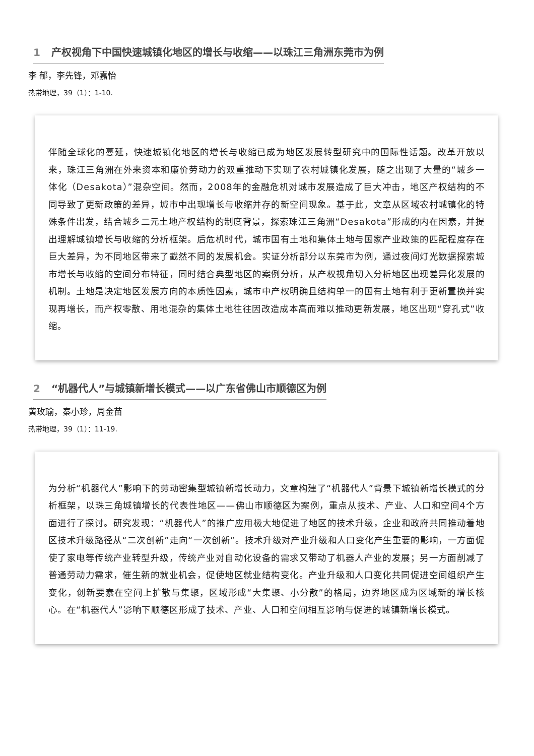1 产权视角下中国快速城镇化地区的增长与收缩——以珠江三角洲东莞市为例
李 郁，李先锋，邓嘉怡
热带地理，39（1）：1-10.
伴随全球化的蔓延，快速城镇化地区的增长与收缩已成为地区发展转型研究中的国际性话题。改革开放以来，珠江三角洲在外来资本和廉价劳动力的双重推动下实现了农村城镇化发展，随之出现了大量的“城乡一体化（Desakota）”混杂空间。然而，2008年的金融危机对城市发展造成了巨大冲击，地区产权结构的不同导致了更新政策的差异，城市中出现增长与收缩并存的新空间现象。基于此，文章从区域农村城镇化的特殊条件出发，结合城乡二元土地产权结构的制度背景，探索珠江三角洲“Desakota”形成的内在因素，并提出理解城镇增长与收缩的分析框架。后危机时代，城市国有土地和集体土地与国家产业政策的匹配程度存在巨大差异，为不同地区带来了截然不同的发展机会。实证分析部分以东莞市为例，通过夜间灯光数据探索城市增长与收缩的空间分布特征，同时结合典型地区的案例分析，从产权视角切入分析地区出现差异化发展的机制。土地是决定地区发展方向的本质性因素，城市中产权明确且结构单一的国有土地有利于更新置换并实现再增长，而产权零散、用地混杂的集体土地往往因改造成本高而难以推动更新发展，地区出现“穿孔式”收缩。
2 “机器代人”与城镇新增长模式——以广东省佛山市顺德区为例
黄玫瑜，秦小珍，周金苗
热带地理，39（1）：11-19.
为分析“机器代人”影响下的劳动密集型城镇新增长动力，文章构建了“机器代人”背景下城镇新增长模式的分析框架，以珠三角城镇增长的代表性地区——佛山市顺德区为案例，重点从技术、产业、人口和空间4个方面进行了探讨。研究发现：“机器代人”的推广应用极大地促进了地区的技术升级，企业和政府共同推动着地区技术升级路径从“二次创新”走向“一次创新”。技术升级对产业升级和人口变化产生重要的影响，一方面促使了家电等传统产业转型升级，传统产业对自动化设备的需求又带动了机器人产业的发展；另一方面削减了普通劳动力需求，催生新的就业机会，促使地区就业结构变化。产业升级和人口变化共同促进空间组织产生变化，创新要素在空间上扩散与集聚，区域形成“大集聚、小分散”的格局，边界地区成为区域新的增长核心。在“机器代人”影响下顺德区形成了技术、产业、人口和空间相互影响与促进的城镇新增长模式。